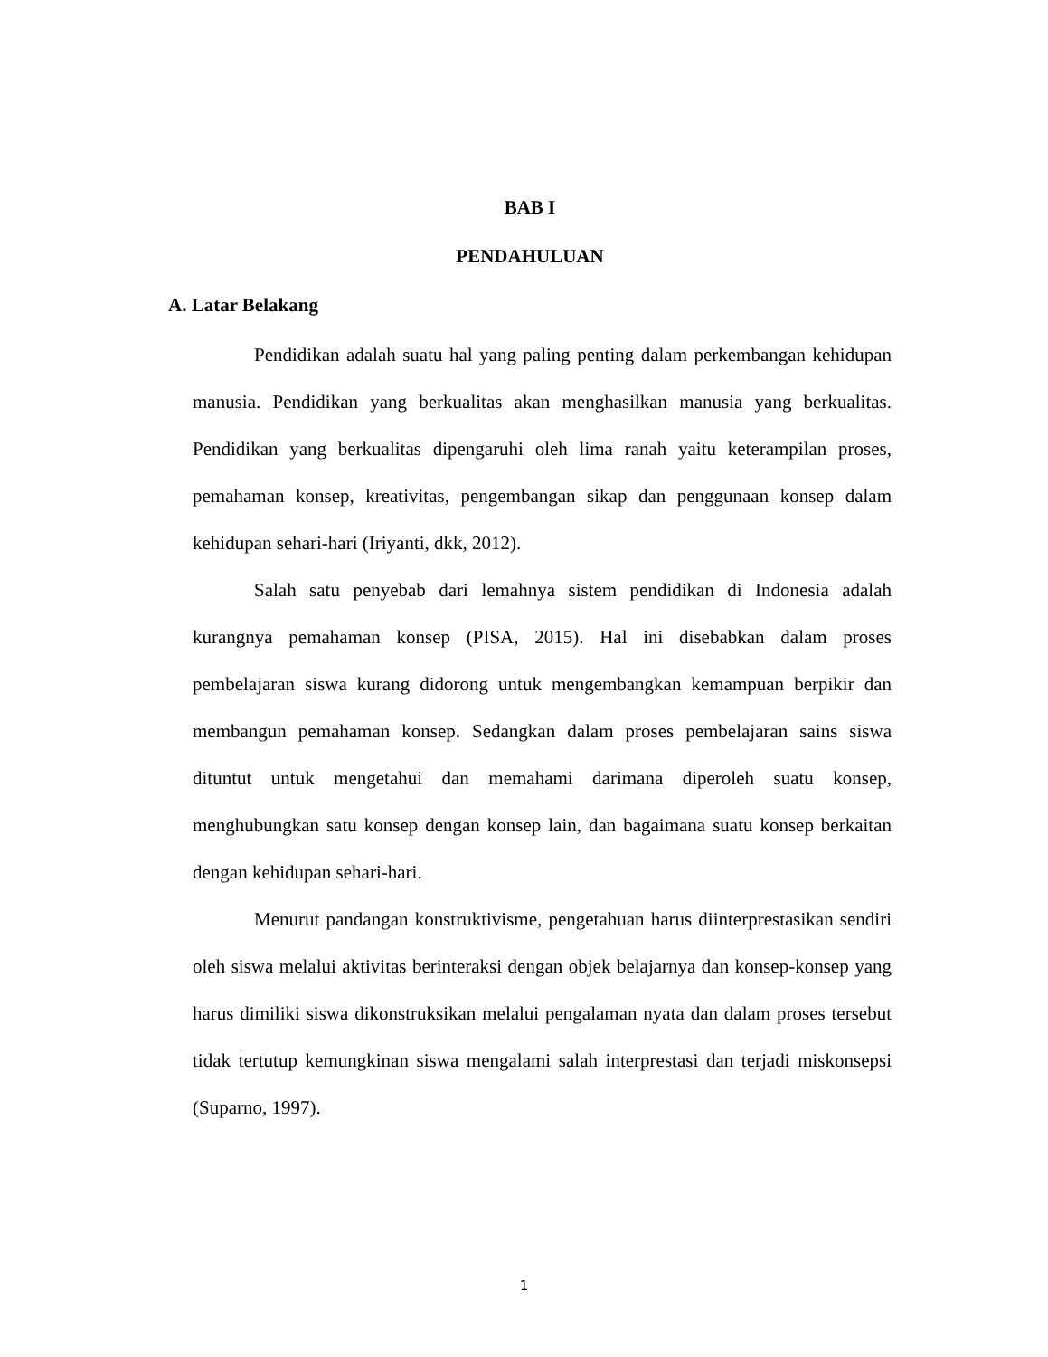BAB I
PENDAHULUAN
A. Latar Belakang
Pendidikan adalah suatu hal yang paling penting dalam perkembangan kehidupan manusia. Pendidikan yang berkualitas akan menghasilkan manusia yang berkualitas. Pendidikan yang berkualitas dipengaruhi oleh lima ranah yaitu keterampilan proses, pemahaman konsep, kreativitas, pengembangan sikap dan penggunaan konsep dalam kehidupan sehari-hari (Iriyanti, dkk, 2012).
Salah satu penyebab dari lemahnya sistem pendidikan di Indonesia adalah kurangnya pemahaman konsep (PISA, 2015). Hal ini disebabkan dalam proses pembelajaran siswa kurang didorong untuk mengembangkan kemampuan berpikir dan membangun pemahaman konsep. Sedangkan dalam proses pembelajaran sains siswa dituntut untuk mengetahui dan memahami darimana diperoleh suatu konsep, menghubungkan satu konsep dengan konsep lain, dan bagaimana suatu konsep berkaitan dengan kehidupan sehari-hari.
Menurut pandangan konstruktivisme, pengetahuan harus diinterprestasikan sendiri oleh siswa melalui aktivitas berinteraksi dengan objek belajarnya dan konsep-konsep yang harus dimiliki siswa dikonstruksikan melalui pengalaman nyata dan dalam proses tersebut tidak tertutup kemungkinan siswa mengalami salah interprestasi dan terjadi miskonsepsi (Suparno, 1997).
1